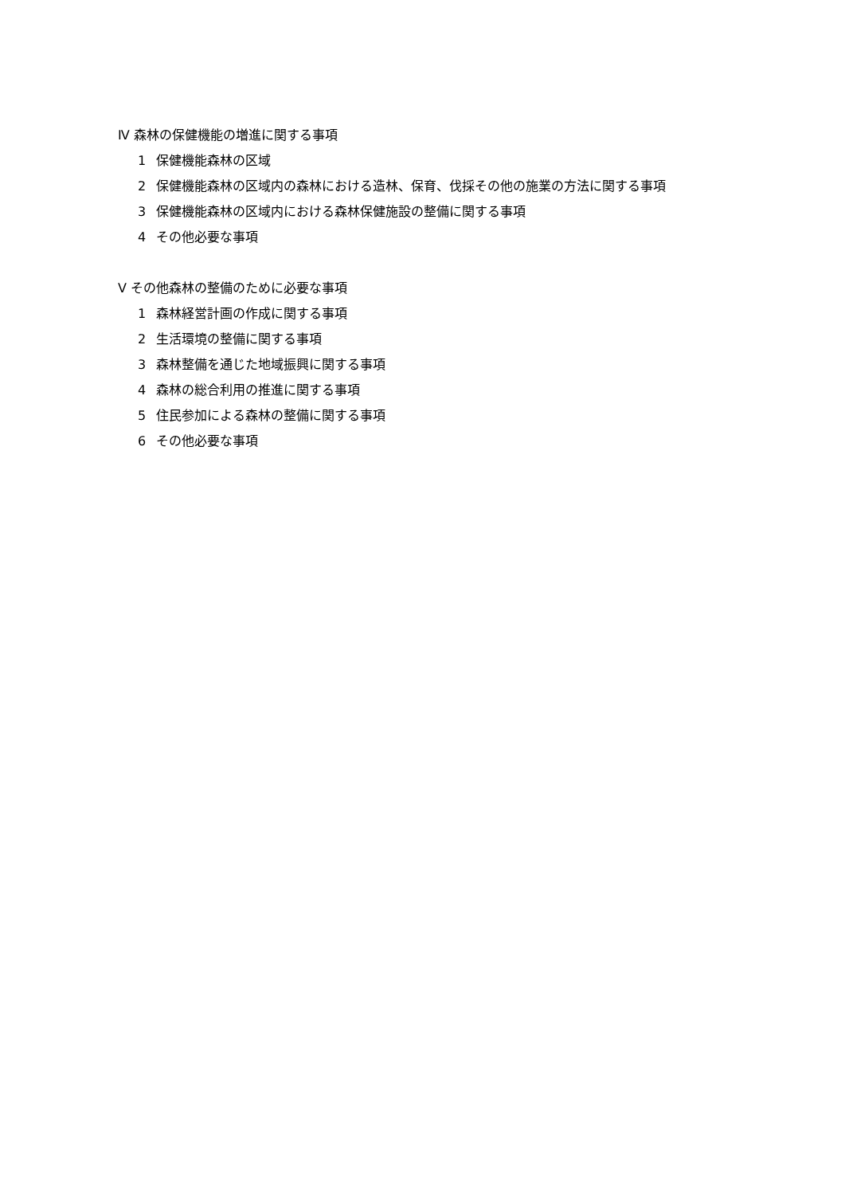Ⅳ 森林の保健機能の増進に関する事項
1 保健機能森林の区域
2 保健機能森林の区域内の森林における造林、保育、伐採その他の施業の方法に関する事項
3 保健機能森林の区域内における森林保健施設の整備に関する事項
4 その他必要な事項
Ⅴ その他森林の整備のために必要な事項
1 森林経営計画の作成に関する事項
2 生活環境の整備に関する事項
3 森林整備を通じた地域振興に関する事項
4 森林の総合利用の推進に関する事項
5 住民参加による森林の整備に関する事項
6 その他必要な事項